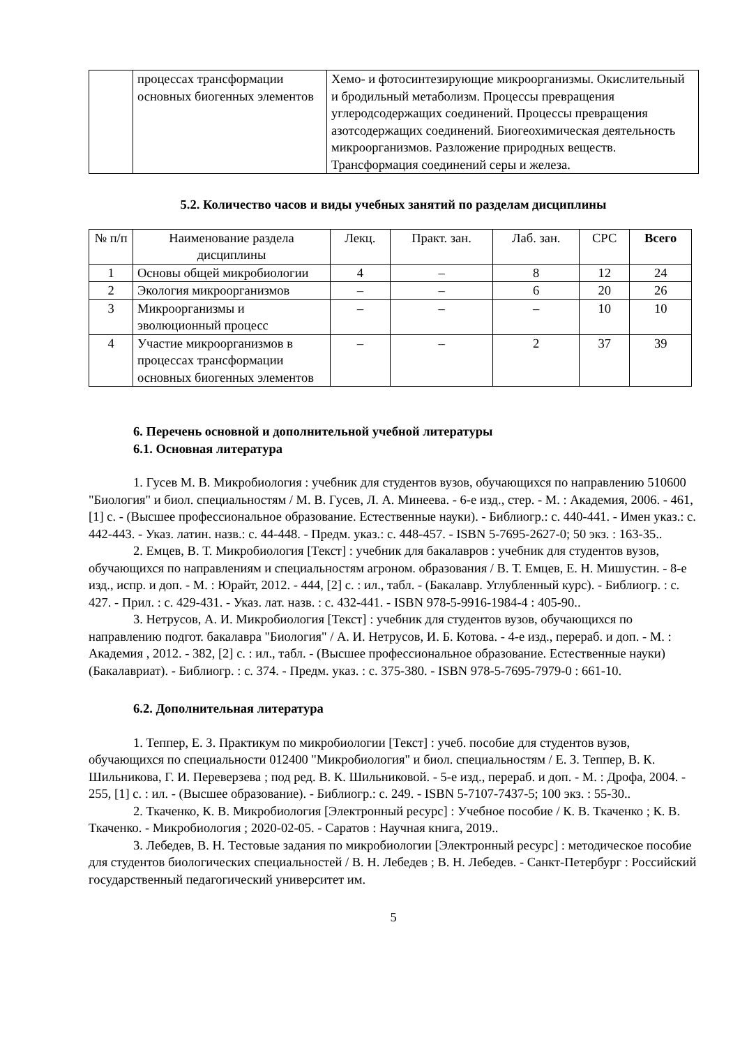| | процессах трансформации основных биогенных элементов | Хемо- и фотосинтезирующие микроорганизмы. Окислительный и бродильный метаболизм. Процессы превращения углеродсодержащих соединений. Процессы превращения азотсодержащих соединений. Биогеохимическая деятельность микроорганизмов. Разложение природных веществ. Трансформация соединений серы и железа. |
5.2. Количество часов и виды учебных занятий по разделам дисциплины
| № п/п | Наименование раздела дисциплины | Лекц. | Практ. зан. | Лаб. зан. | СРС | Всего |
| --- | --- | --- | --- | --- | --- | --- |
| 1 | Основы общей микробиологии | 4 | – | 8 | 12 | 24 |
| 2 | Экология микроорганизмов | – | – | 6 | 20 | 26 |
| 3 | Микроорганизмы и эволюционный процесс | – | – | – | 10 | 10 |
| 4 | Участие микроорганизмов в процессах трансформации основных биогенных элементов | – | – | 2 | 37 | 39 |
6. Перечень основной и дополнительной учебной литературы
6.1. Основная литература
1. Гусев М. В. Микробиология : учебник для студентов вузов, обучающихся по направлению 510600 "Биология" и биол. специальностям / М. В. Гусев, Л. А. Минеева. - 6-е изд., стер. - М. : Академия, 2006. - 461,[1] с. - (Высшее профессиональное образование. Естественные науки). - Библиогр.: с. 440-441. - Имен указ.: с. 442-443. - Указ. латин. назв.: с. 44-448. - Предм. указ.: с. 448-457. - ISBN 5-7695-2627-0; 50 экз. : 163-35..
2. Емцев, В. Т. Микробиология [Текст] : учебник для бакалавров : учебник для студентов вузов, обучающихся по направлениям и специальностям агроном. образования / В. Т. Емцев, Е. Н. Мишустин. - 8-е изд., испр. и доп. - М. : Юрайт, 2012. - 444, [2] с. : ил., табл. - (Бакалавр. Углубленный курс). - Библиогр. : с. 427. - Прил. : с. 429-431. - Указ. лат. назв. : с. 432-441. - ISBN 978-5-9916-1984-4 : 405-90..
3. Нетрусов, А. И. Микробиология [Текст] : учебник для студентов вузов, обучающихся по направлению подгот. бакалавра "Биология" / А. И. Нетрусов, И. Б. Котова. - 4-е изд., перераб. и доп. - М. : Академия , 2012. - 382, [2] с. : ил., табл. - (Высшее профессиональное образование. Естественные науки) (Бакалавриат). - Библиогр. : с. 374. - Предм. указ. : с. 375-380. - ISBN 978-5-7695-7979-0 : 661-10.
6.2. Дополнительная литература
1. Теппер, Е. З. Практикум по микробиологии [Текст] : учеб. пособие для студентов вузов, обучающихся по специальности 012400 "Микробиология" и биол. специальностям / Е. З. Теппер, В. К. Шильникова, Г. И. Переверзева ; под ред. В. К. Шильниковой. - 5-е изд., перераб. и доп. - М. : Дрофа, 2004. - 255, [1] с. : ил. - (Высшее образование). - Библиогр.: с. 249. - ISBN 5-7107-7437-5; 100 экз. : 55-30..
2. Ткаченко, К. В. Микробиология [Электронный ресурс] : Учебное пособие / К. В. Ткаченко ; К. В. Ткаченко. - Микробиология ; 2020-02-05. - Саратов : Научная книга, 2019..
3. Лебедев, В. Н. Тестовые задания по микробиологии [Электронный ресурс] : методическое пособие для студентов биологических специальностей / В. Н. Лебедев ; В. Н. Лебедев. - Санкт-Петербург : Российский государственный педагогический университет им.
5